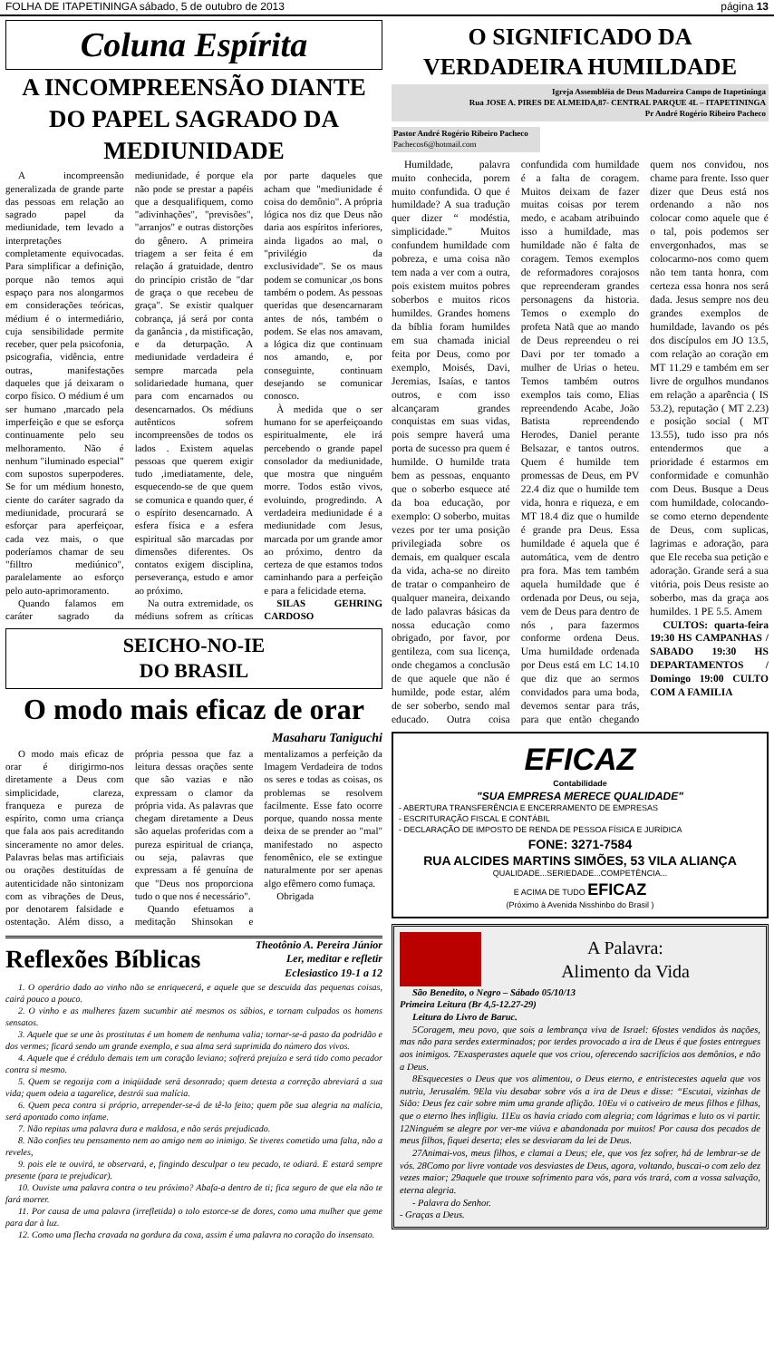FOLHA DE ITAPETININGA sábado, 5 de outubro de 2013 página 13
Coluna Espírita
A INCOMPREENSÃO DIANTE DO PAPEL SAGRADO DA MEDIUNIDADE
A incompreensão generalizada de grande parte das pessoas em relação ao sagrado papel da mediunidade, tem levado a interpretações completamente equivocadas. Para simplificar a definição, porque não temos aqui espaço para nos alongarmos em considerações teóricas, médium é o intermediário, cuja sensibilidade permite receber, quer pela psicofonia, psicografia, vidência, entre outras, manifestações daqueles que já deixaram o corpo físico. O médium é um ser humano ,marcado pela imperfeição e que se esforça continuamente pelo seu melhoramento. Não é nenhum "iluminado especial" com supostos superpoderes. Se for um médium honesto, ciente do caráter sagrado da mediunidade, procurará se esforçar para aperfeiçoar, cada vez mais, o que poderíamos chamar de seu "filltro mediúnico", paralelamente ao esforço pelo auto-aprimoramento.
Quando falamos em caráter sagrado da mediunidade, é porque ela não pode se prestar a papéis que a desqualifiquem, como "adivinhações", "previsões", "arranjos" e outras distorções do gênero. A primeira triagem a ser feita é em relação á gratuidade, dentro do princípio cristão de "dar de graça o que recebeu de graça". Se existir qualquer cobrança, já será por conta da ganância , da mistificação, e da deturpação. A mediunidade verdadeira é sempre marcada pela solidariedade humana, quer para com encarnados ou desencarnados. Os médiuns autênticos sofrem incompreensões de todos os lados . Existem aquelas pessoas que querem exigir tudo ,imediatamente, dele, esquecendo-se de que quem se comunica e quando quer, é o espírito desencarnado. A esfera física e a esfera espiritual são marcadas por dimensões diferentes. Os contatos exigem disciplina, perseverança, estudo e amor ao próximo.
Na outra extremidade, os médiuns sofrem as críticas por parte daqueles que acham que "mediunidade é coisa do demônio". A própria lógica nos diz que Deus não daria aos espíritos inferiores, ainda ligados ao mal, o "privilégio da exclusividade". Se os maus podem se comunicar ,os bons também o podem. As pessoas queridas que desencarnaram antes de nós, também o podem. Se elas nos amavam, a lógica diz que continuam nos amando, e, por conseguinte, continuam desejando se comunicar conosco.
À medida que o ser humano for se aperfeiçoando espiritualmente, ele irá percebendo o grande papel consolador da mediunidade, que mostra que ninguém morre. Todos estão vivos, evoluindo, progredindo. A verdadeira mediunidade é a mediunidade com Jesus, marcada por um grande amor ao próximo, dentro da certeza de que estamos todos caminhando para a perfeição e para a felicidade eterna.
SILAS GEHRING CARDOSO
SEICHO-NO-IE
DO BRASIL
O modo mais eficaz de orar
Masaharu Taniguchi
O modo mais eficaz de orar é dirigirmo-nos diretamente a Deus com simplicidade, clareza, franqueza e pureza de espírito, como uma criança que fala aos pais acreditando sinceramente no amor deles. Palavras belas mas artificiais ou orações destituídas de autenticidade não sintonizam com as vibrações de Deus, por denotarem falsidade e ostentação. Além disso, a própria pessoa que faz a leitura dessas orações sente que são vazias e não expressam o clamor da própria vida. As palavras que chegam diretamente a Deus são aquelas proferidas com a pureza espiritual de criança, ou seja, palavras que expressam a fé genuína de que "Deus nos proporciona tudo o que nos é necessário".
Quando efetuamos a meditação Shinsokan e mentalizamos a perfeição da Imagem Verdadeira de todos os seres e todas as coisas, os problemas se resolvem facilmente. Esse fato ocorre porque, quando nossa mente deixa de se prender ao "mal" manifestado no aspecto fenomênico, ele se extingue naturalmente por ser apenas algo efêmero como fumaça.
Obrigada
Reflexões Bíblicas
Theotônio A. Pereira Júnior
Ler, meditar e refletir
Eclesiastico 19-1 a 12
1. O operário dado ao vinho não se enriquecerá, e aquele que se descuida das pequenas coisas, cairá pouco a pouco.
2. O vinho e as mulheres fazem sucumbir até mesmos os sábios, e tornam culpados os homens sensatos.
3. Aquele que se une às prostitutas é um homem de nenhuma valia; tornar-se-á pasto da podridão e dos vermes; ficará sendo um grande exemplo, e sua alma será suprimida do número dos vivos.
4. Aquele que é crédulo demais tem um coração leviano; sofrerá prejuízo e será tido como pecador contra si mesmo.
5. Quem se regozija com a iniqüidade será desonrado; quem detesta a correção abreviará a sua vida; quem odeia a tagarelice, destrói sua malícia.
6. Quem peca contra si próprio, arrepender-se-á de tê-lo feito; quem põe sua alegria na malícia, será apontado como infame.
7. Não repitas uma palavra dura e maldosa, e não serás prejudicado.
8. Não confies teu pensamento nem ao amigo nem ao inimigo. Se tiveres cometido uma falta, não a reveles,
9. pois ele te ouvirá, te observará, e, fingindo desculpar o teu pecado, te odiará. E estará sempre presente (para te prejudicar).
10. Ouviste uma palavra contra o teu próximo? Abafa-a dentro de ti; fica seguro de que ela não te fará morrer.
11. Por causa de uma palavra (irrefletida) o tolo estorce-se de dores, como uma mulher que geme para dar à luz.
12. Como uma flecha cravada na gordura da coxa, assim é uma palavra no coração do insensato.
O SIGNIFICADO DA VERDADEIRA HUMILDADE
Igreja Assembléia de Deus Madureira Campo de Itapetininga
Rua JOSE A. PIRES DE ALMEIDA,87- CENTRAL PARQUE 4L – ITAPETININGA
Pr André Rogério Ribeiro Pacheco
Pastor André Rogério Ribeiro Pacheco
Pachecos6@hotmail.com
Humildade, palavra muito conhecida, porem muito confundida. O que é humildade? A sua tradução quer dizer “ modéstia, simplicidade.” Muitos confundem humildade com pobreza, e uma coisa não tem nada a ver com a outra, pois existem muitos pobres soberbos e muitos ricos humildes. Grandes homens da bíblia foram humildes em sua chamada inicial feita por Deus, como por exemplo, Moisés, Davi, Jeremias, Isaías, e tantos outros, e com isso alcançaram grandes conquistas em suas vidas, pois sempre haverá uma porta de sucesso pra quem é humilde. O humilde trata bem as pessoas, enquanto que o soberbo esquece até da boa educação, por exemplo: O soberbo, muitas vezes por ter uma posição privilegiada sobre os demais, em qualquer escala da vida, acha-se no direito de tratar o companheiro de qualquer maneira, deixando de lado palavras básicas da nossa educação como obrigado, por favor, por gentileza, com sua licença, onde chegamos a conclusão de que aquele que não é humilde, pode estar, além de ser soberbo, sendo mal educado. Outra coisa confundida com humildade é a falta de coragem. Muitos deixam de fazer muitas coisas por terem medo, e acabam atribuindo isso a humildade, mas humildade não é falta de coragem. Temos exemplos de reformadores corajosos que repreenderam grandes personagens da historia. Temos o exemplo do profeta Natã que ao mando de Deus repreendeu o rei Davi por ter tomado a mulher de Urias o heteu. Temos também outros exemplos tais como, Elias repreendendo Acabe, João Batista repreendendo Herodes, Daniel perante Belsazar, e tantos outros. Quem é humilde tem promessas de Deus, em PV 22.4 diz que o humilde tem vida, honra e riqueza, e em MT 18.4 diz que o humilde é grande pra Deus. Essa humildade é aquela que é automática, vem de dentro pra fora. Mas tem também aquela humildade que é ordenada por Deus, ou seja, vem de Deus para dentro de nós , para fazermos conforme ordena Deus. Uma humildade ordenada por Deus está em LC 14.10 que diz que ao sermos convidados para uma boda, devemos sentar para trás, para que então chegando quem nos convidou, nos chame para frente. Isso quer dizer que Deus está nos ordenando a não nos colocar como aquele que é o tal, pois podemos ser envergonhados, mas se colocarmo-nos como quem não tem tanta honra, com certeza essa honra nos será dada. Jesus sempre nos deu grandes exemplos de humildade, lavando os pés dos discípulos em JO 13.5, com relação ao coração em MT 11.29 e também em ser livre de orgulhos mundanos em relação a aparência ( IS 53.2), reputação ( MT 2.23) e posição social ( MT 13.55), tudo isso pra nós entendermos que a prioridade é estarmos em conformidade e comunhão com Deus. Busque a Deus com humildade, colocando-se como eterno dependente de Deus, com suplicas, lagrimas e adoração, para que Ele receba sua petição e adoração. Grande será a sua vitória, pois Deus resiste ao soberbo, mas da graça aos humildes. 1 PE 5.5. Amem
CULTOS: quarta-feira 19:30 HS CAMPANHAS / SABADO 19:30 HS DEPARTAMENTOS / Domingo 19:00 CULTO COM A FAMILIA
EFICAZ
Contabilidade
"SUA EMPRESA MERECE QUALIDADE"
- ABERTURA TRANSFERÊNCIA E ENCERRAMENTO DE EMPRESAS
- ESCRITURAÇÃO FISCAL E CONTÁBIL
- DECLARAÇÃO DE IMPOSTO DE RENDA DE PESSOA FÍSICA E JURÍDICA
FONE: 3271-7584
RUA ALCIDES MARTINS SIMÕES, 53 VILA ALIANÇA
QUALIDADE...SERIEDADE...COMPETÊNCIA...
E ACIMA DE TUDO EFICAZ
(Próximo à Avenida Nisshinbo do Brasil )
A Palavra:
Alimento da Vida
São Benedito, o Negro – Sábado 05/10/13
Primeira Leitura (Br 4,5-12.27-29)
Leitura do Livro de Baruc.
5Coragem, meu povo, que sois a lembrança viva de Israel: 6fostes vendidos às nações, mas não para serdes exterminados; por terdes provocado a ira de Deus é que fostes entregues aos inimigos. 7Exasperastes aquele que vos criou, oferecendo sacrifícios aos demônios, e não a Deus.
8Esquecestes o Deus que vos alimentou, o Deus eterno, e entristecestes aquela que vos nutriu, Jerusalém. 9Ela viu desabar sobre vós a ira de Deus e disse: “Escutai, vizinhas de Sião: Deus fez cair sobre mim uma grande aflição. 10Eu vi o cativeiro de meus filhos e filhas, que o eterno lhes infligiu. 11Eu os havia criado com alegria; com lágrimas e luto os vi partir. 12Ninguém se alegre por ver-me viúva e abandonada por muitos! Por causa dos pecados de meus filhos, fiquei deserta; eles se desviaram da lei de Deus.
27Animai-vos, meus filhos, e clamai a Deus; ele, que vos fez sofrer, há de lembrar-se de vós. 28Como por livre vontade vos desviastes de Deus, agora, voltando, buscai-o com zelo dez vezes maior; 29aquele que trouxe sofrimento para vós, para vós trará, com a vossa salvação, eterna alegria.
- Palavra do Senhor.
- Graças a Deus.